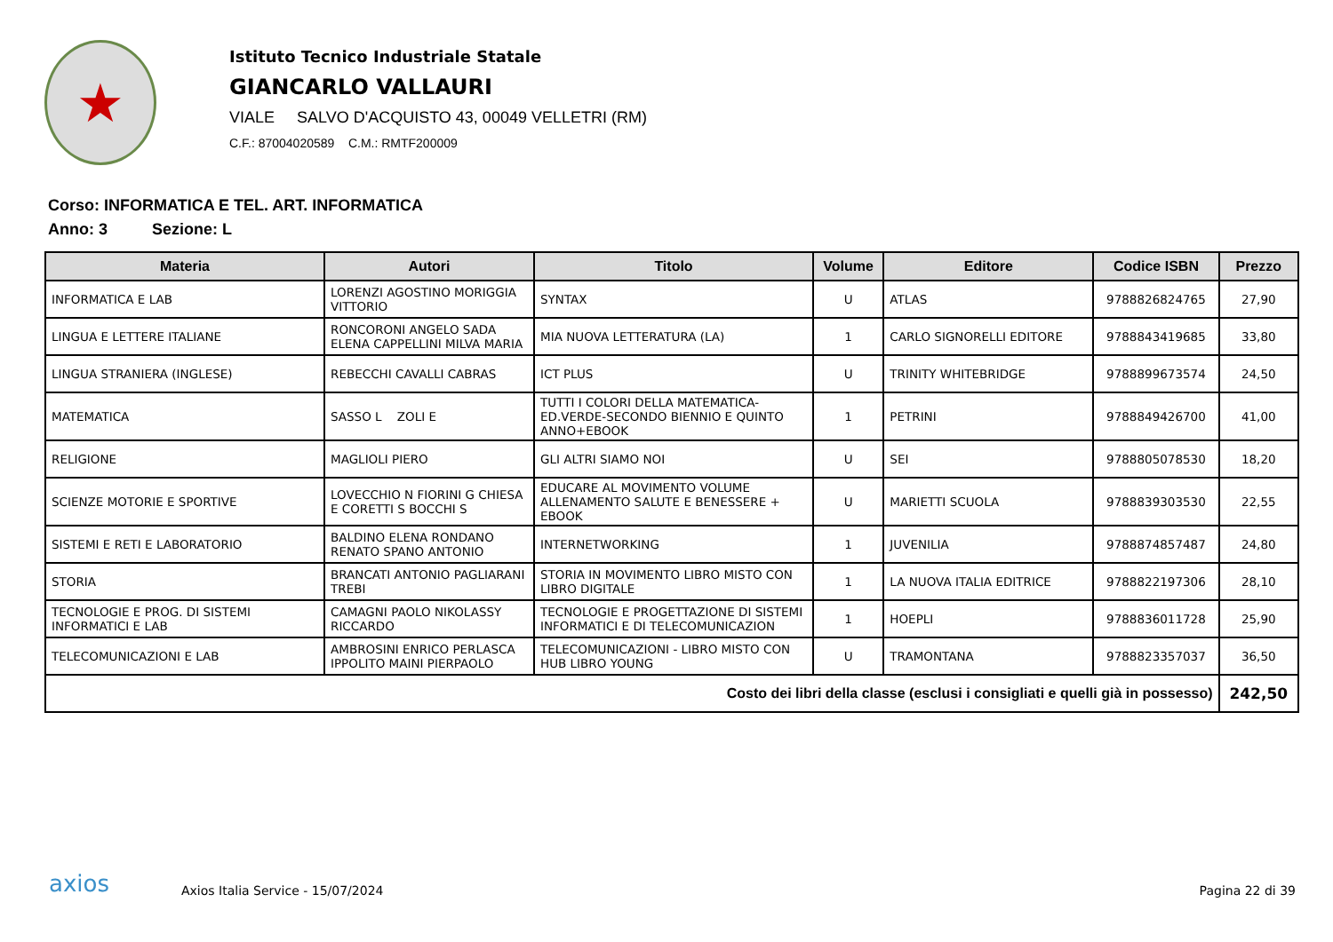★
Istituto Tecnico Industriale Statale
GIANCARLO VALLAURI
VIALE SALVO D'ACQUISTO 43, 00049 VELLETRI (RM)
C.F.: 87004020589 C.M.: RMTF200009
Corso: INFORMATICA E TEL. ART. INFORMATICA
Anno: 3 Sezione: L
| Materia | Autori | Titolo | Volume | Editore | Codice ISBN | Prezzo |
| --- | --- | --- | --- | --- | --- | --- |
| INFORMATICA E LAB | LORENZI AGOSTINO MORIGGIA VITTORIO | SYNTAX | U | ATLAS | 9788826824765 | 27,90 |
| LINGUA E LETTERE ITALIANE | RONCORONI ANGELO SADA ELENA CAPPELLINI MILVA MARIA | MIA NUOVA LETTERATURA (LA) | 1 | CARLO SIGNORELLI EDITORE | 9788843419685 | 33,80 |
| LINGUA STRANIERA (INGLESE) | REBECCHI CAVALLI CABRAS | ICT PLUS | U | TRINITY WHITEBRIDGE | 9788899673574 | 24,50 |
| MATEMATICA | SASSO L ZOLI E | TUTTI I COLORI DELLA MATEMATICA-ED.VERDE-SECONDO BIENNIO E QUINTO ANNO+EBOOK | 1 | PETRINI | 9788849426700 | 41,00 |
| RELIGIONE | MAGLIOLI PIERO | GLI ALTRI SIAMO NOI | U | SEI | 9788805078530 | 18,20 |
| SCIENZE MOTORIE E SPORTIVE | LOVECCHIO N FIORINI G CHIESA E CORETTI S BOCCHI S | EDUCARE AL MOVIMENTO VOLUME ALLENAMENTO SALUTE E BENESSERE + EBOOK | U | MARIETTI SCUOLA | 9788839303530 | 22,55 |
| SISTEMI E RETI E LABORATORIO | BALDINO ELENA RONDANO RENATO SPANO ANTONIO | INTERNETWORKING | 1 | JUVENILIA | 9788874857487 | 24,80 |
| STORIA | BRANCATI ANTONIO PAGLIARANI TREBI | STORIA IN MOVIMENTO LIBRO MISTO CON LIBRO DIGITALE | 1 | LA NUOVA ITALIA EDITRICE | 9788822197306 | 28,10 |
| TECNOLOGIE E PROG. DI SISTEMI INFORMATICI E LAB | CAMAGNI PAOLO NIKOLASSY RICCARDO | TECNOLOGIE E PROGETTAZIONE DI SISTEMI INFORMATICI E DI TELECOMUNICAZION | 1 | HOEPLI | 9788836011728 | 25,90 |
| TELECOMUNICAZIONI E LAB | AMBROSINI ENRICO PERLASCA IPPOLITO MAINI PIERPAOLO | TELECOMUNICAZIONI - LIBRO MISTO CON HUB LIBRO YOUNG | U | TRAMONTANA | 9788823357037 | 36,50 |
| Costo dei libri della classe (esclusi i consigliati e quelli già in possesso) | | | | | | 242,50 |
axios
Axios Italia Service - 15/07/2024
Pagina 22 di 39